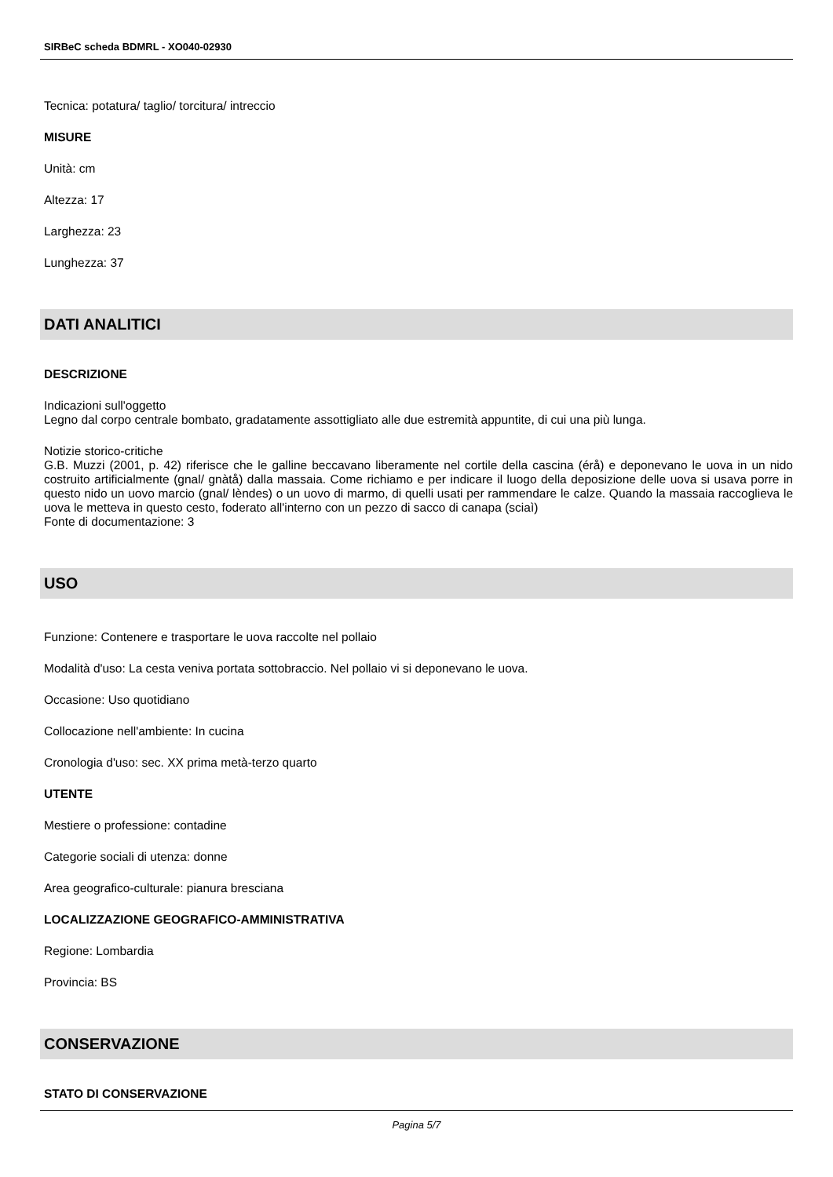SIRBeC scheda BDMRL - XO040-02930
Tecnica: potatura/ taglio/ torcitura/ intreccio
MISURE
Unità: cm
Altezza: 17
Larghezza: 23
Lunghezza: 37
DATI ANALITICI
DESCRIZIONE
Indicazioni sull'oggetto
Legno dal corpo centrale bombato, gradatamente assottigliato alle due estremità appuntite, di cui una più lunga.
Notizie storico-critiche
G.B. Muzzi (2001, p. 42) riferisce che le galline beccavano liberamente nel cortile della cascina (érå) e deponevano le uova in un nido costruito artificialmente (gnal/ gnàtå) dalla massaia. Come richiamo e per indicare il luogo della deposizione delle uova si usava porre in questo nido un uovo marcio (gnal/ lèndes) o un uovo di marmo, di quelli usati per rammendare le calze. Quando la massaia raccoglieva le uova le metteva in questo cesto, foderato all'interno con un pezzo di sacco di canapa (sciaì)
Fonte di documentazione: 3
USO
Funzione: Contenere e trasportare le uova raccolte nel pollaio
Modalità d'uso: La cesta veniva portata sottobraccio. Nel pollaio vi si deponevano le uova.
Occasione: Uso quotidiano
Collocazione nell'ambiente: In cucina
Cronologia d'uso: sec. XX prima metà-terzo quarto
UTENTE
Mestiere o professione: contadine
Categorie sociali di utenza: donne
Area geografico-culturale: pianura bresciana
LOCALIZZAZIONE GEOGRAFICO-AMMINISTRATIVA
Regione: Lombardia
Provincia: BS
CONSERVAZIONE
STATO DI CONSERVAZIONE
Pagina 5/7